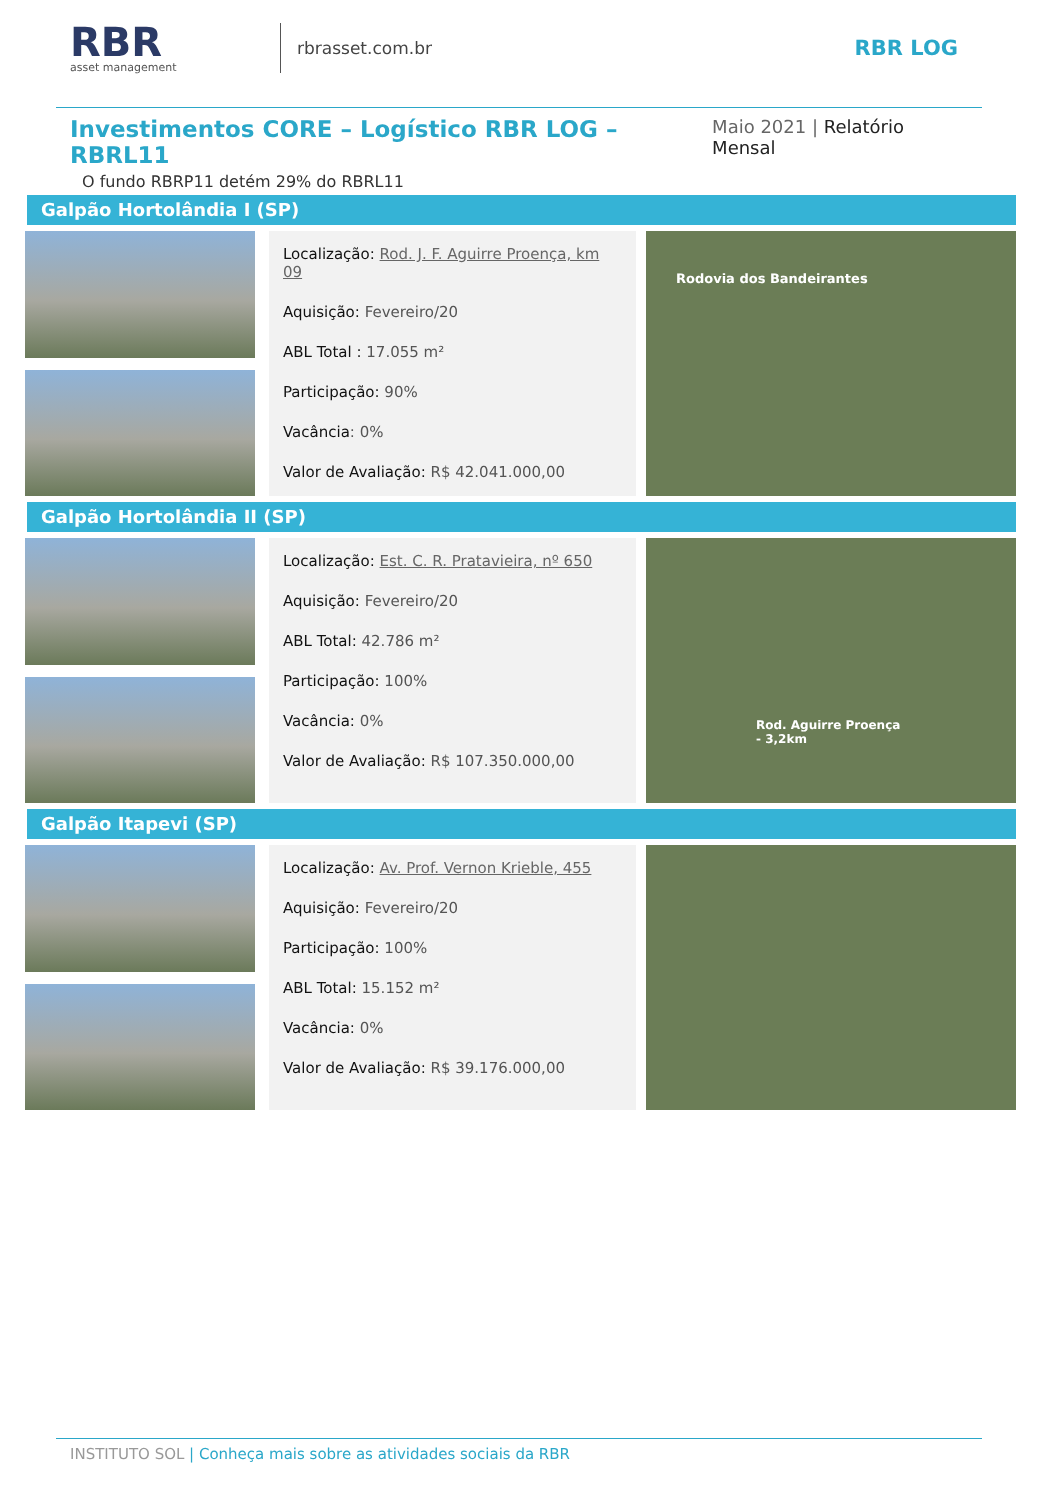RBR
asset management
rbrasset.com.br
RBR LOG
Investimentos CORE – Logístico RBR LOG – RBRL11
Maio 2021 | Relatório Mensal
O fundo RBRP11 detém 29% do RBRL11
Galpão Hortolândia I (SP)
Localização: Rod. J. F. Aguirre Proença, km 09
Aquisição: Fevereiro/20
ABL Total : 17.055 m²
Participação: 90%
Vacância: 0%
Valor de Avaliação: R$ 42.041.000,00
Rodovia dos Bandeirantes
Galpão Hortolândia II (SP)
Localização: Est. C. R. Pratavieira, nº 650
Aquisição: Fevereiro/20
ABL Total: 42.786 m²
Participação: 100%
Vacância: 0%
Valor de Avaliação: R$ 107.350.000,00
Rod. Aguirre Proença - 3,2km
Galpão Itapevi (SP)
Localização: Av. Prof. Vernon Krieble, 455
Aquisição: Fevereiro/20
Participação: 100%
ABL Total: 15.152 m²
Vacância: 0%
Valor de Avaliação: R$ 39.176.000,00
INSTITUTO SOL | Conheça mais sobre as atividades sociais da RBR